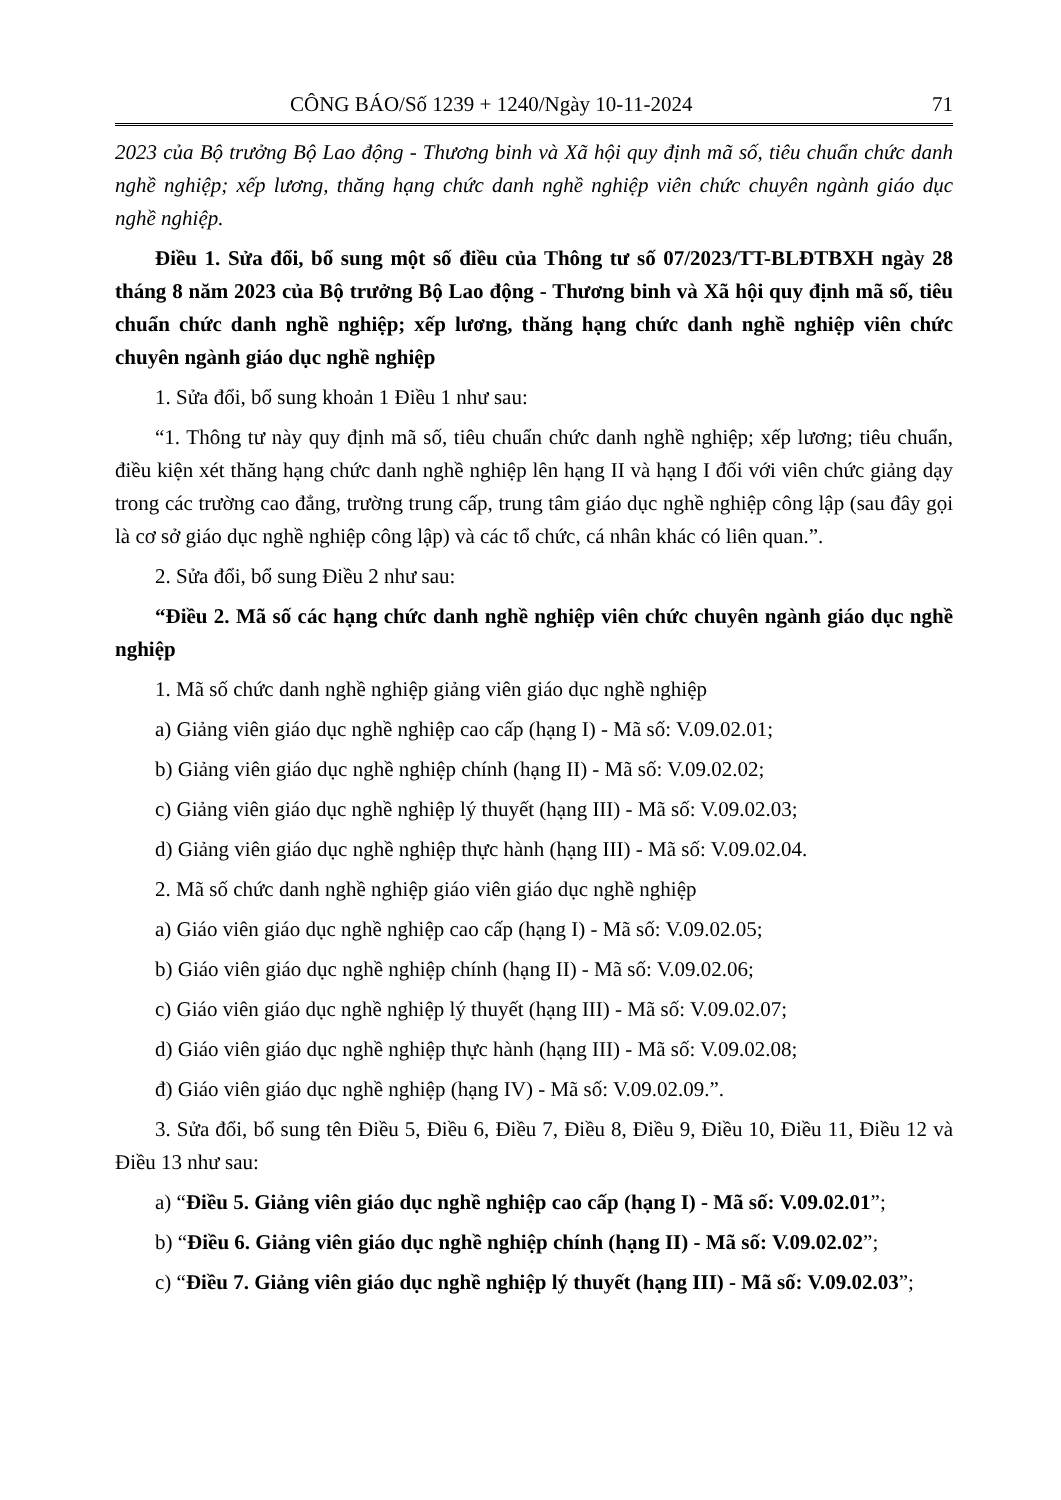CÔNG BÁO/Số 1239 + 1240/Ngày 10-11-2024 71
2023 của Bộ trưởng Bộ Lao động - Thương binh và Xã hội quy định mã số, tiêu chuẩn chức danh nghề nghiệp; xếp lương, thăng hạng chức danh nghề nghiệp viên chức chuyên ngành giáo dục nghề nghiệp.
Điều 1. Sửa đổi, bổ sung một số điều của Thông tư số 07/2023/TT-BLĐTBXH ngày 28 tháng 8 năm 2023 của Bộ trưởng Bộ Lao động - Thương binh và Xã hội quy định mã số, tiêu chuẩn chức danh nghề nghiệp; xếp lương, thăng hạng chức danh nghề nghiệp viên chức chuyên ngành giáo dục nghề nghiệp
1. Sửa đổi, bổ sung khoản 1 Điều 1 như sau:
“1. Thông tư này quy định mã số, tiêu chuẩn chức danh nghề nghiệp; xếp lương; tiêu chuẩn, điều kiện xét thăng hạng chức danh nghề nghiệp lên hạng II và hạng I đối với viên chức giảng dạy trong các trường cao đẳng, trường trung cấp, trung tâm giáo dục nghề nghiệp công lập (sau đây gọi là cơ sở giáo dục nghề nghiệp công lập) và các tổ chức, cá nhân khác có liên quan.”.
2. Sửa đổi, bổ sung Điều 2 như sau:
“Điều 2. Mã số các hạng chức danh nghề nghiệp viên chức chuyên ngành giáo dục nghề nghiệp
1. Mã số chức danh nghề nghiệp giảng viên giáo dục nghề nghiệp
a) Giảng viên giáo dục nghề nghiệp cao cấp (hạng I) - Mã số: V.09.02.01;
b) Giảng viên giáo dục nghề nghiệp chính (hạng II) - Mã số: V.09.02.02;
c) Giảng viên giáo dục nghề nghiệp lý thuyết (hạng III) - Mã số: V.09.02.03;
d) Giảng viên giáo dục nghề nghiệp thực hành (hạng III) - Mã số: V.09.02.04.
2. Mã số chức danh nghề nghiệp giáo viên giáo dục nghề nghiệp
a) Giáo viên giáo dục nghề nghiệp cao cấp (hạng I) - Mã số: V.09.02.05;
b) Giáo viên giáo dục nghề nghiệp chính (hạng II) - Mã số: V.09.02.06;
c) Giáo viên giáo dục nghề nghiệp lý thuyết (hạng III) - Mã số: V.09.02.07;
d) Giáo viên giáo dục nghề nghiệp thực hành (hạng III) - Mã số: V.09.02.08;
đ) Giáo viên giáo dục nghề nghiệp (hạng IV) - Mã số: V.09.02.09.”.
3. Sửa đổi, bổ sung tên Điều 5, Điều 6, Điều 7, Điều 8, Điều 9, Điều 10, Điều 11, Điều 12 và Điều 13 như sau:
a) “Điều 5. Giảng viên giáo dục nghề nghiệp cao cấp (hạng I) - Mã số: V.09.02.01”;
b) “Điều 6. Giảng viên giáo dục nghề nghiệp chính (hạng II) - Mã số: V.09.02.02”;
c) “Điều 7. Giảng viên giáo dục nghề nghiệp lý thuyết (hạng III) - Mã số: V.09.02.03”;